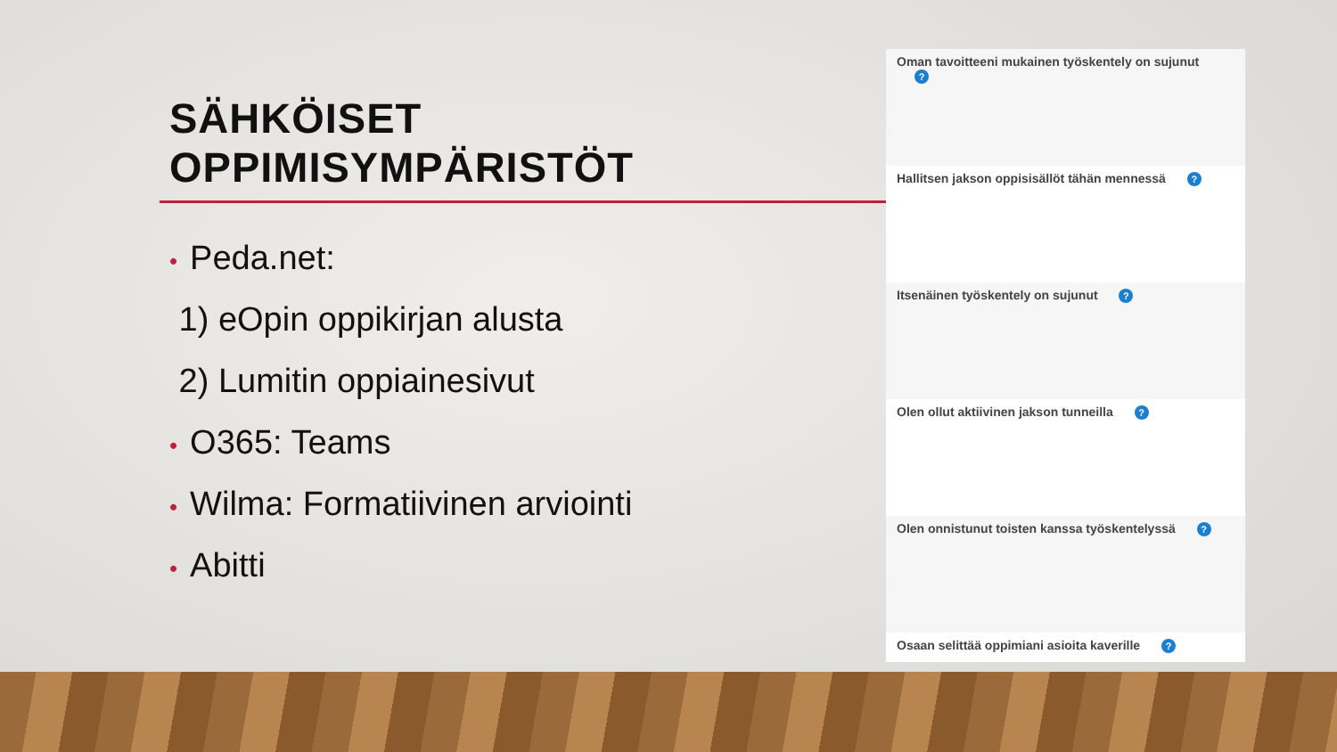SÄHKÖISET
OPPIMISYMPÄRISTÖT
• Peda.net:
1) eOpin oppikirjan alusta
2) Lumitin oppiainesivut
• O365: Teams
• Wilma: Formatiivinen arviointi
• Abitti
Oman tavoitteeni mukainen työskentely on sujunut ?
Hallitsen jakson oppisisällöt tähän mennessä ?
Itsenäinen työskentely on sujunut ?
Olen ollut aktiivinen jakson tunneilla ?
Olen onnistunut toisten kanssa työskentelyssä ?
Osaan selittää oppimiani asioita kaverille ?